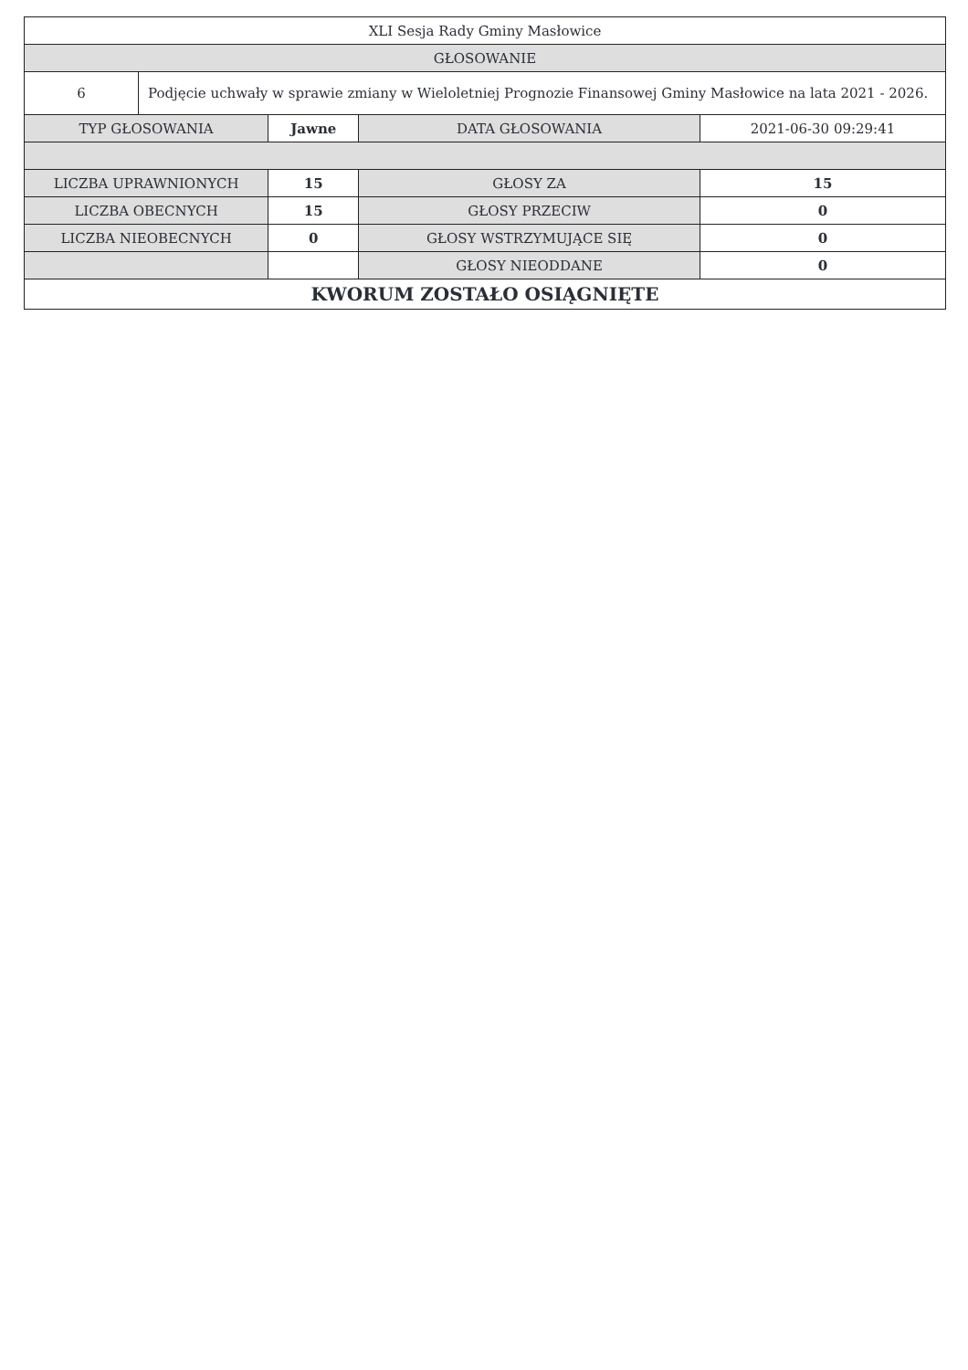| XLI Sesja Rady Gminy Masłowice | | | | |
| GŁOSOWANIE | | | | |
| 6 | Podjęcie uchwały w sprawie zmiany w Wieloletniej Prognozie Finansowej Gminy Masłowice na lata 2021 - 2026. | | | |
| TYP GŁOSOWANIA | | Jawne | DATA GŁOSOWANIA | 2021-06-30 09:29:41 |
| LICZBA UPRAWNIONYCH | | 15 | GŁOSY ZA | 15 |
| LICZBA OBECNYCH | | 15 | GŁOSY PRZECIW | 0 |
| LICZBA NIEOBECNYCH | | 0 | GŁOSY WSTRZYMUJĄCE SIĘ | 0 |
| | | | GŁOSY NIEODDANE | 0 |
| KWORUM ZOSTAŁO OSIĄGNIĘTE | | | | |